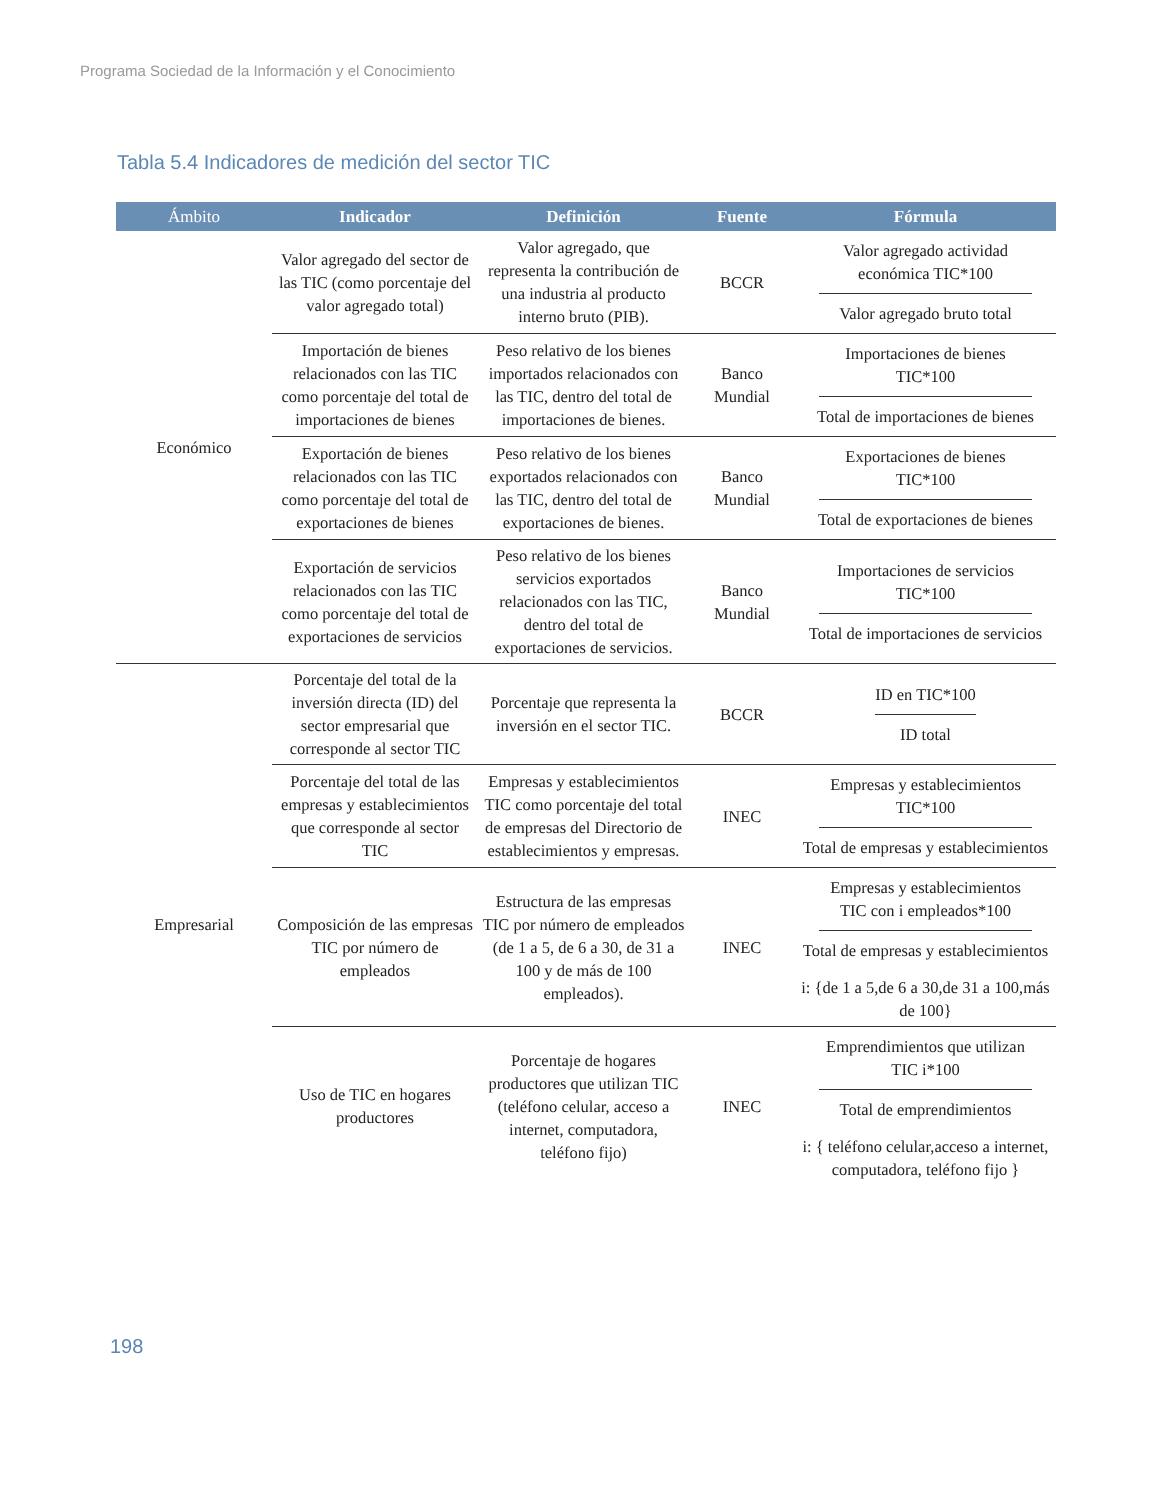Programa Sociedad de la Información y el Conocimiento
Tabla 5.4 Indicadores de medición del sector TIC
| Ámbito | Indicador | Definición | Fuente | Fórmula |
| --- | --- | --- | --- | --- |
| Económico | Valor agregado del sector de las TIC (como porcentaje del valor agregado total) | Valor agregado, que representa la contribución de una industria al producto interno bruto (PIB). | BCCR | Valor agregado actividad económica TIC*100 Valor agregado bruto total |
| | Importación de bienes relacionados con las TIC como porcentaje del total de importaciones de bienes | Peso relativo de los bienes importados relacionados con las TIC, dentro del total de importaciones de bienes. | Banco Mundial | Importaciones de bienes TIC*100 Total de importaciones de bienes |
| | Exportación de bienes relacionados con las TIC como porcentaje del total de exportaciones de bienes | Peso relativo de los bienes exportados relacionados con las TIC, dentro del total de exportaciones de bienes. | Banco Mundial | Exportaciones de bienes TIC*100 Total de exportaciones de bienes |
| | Exportación de servicios relacionados con las TIC como porcentaje del total de exportaciones de servicios | Peso relativo de los bienes servicios exportados relacionados con las TIC, dentro del total de exportaciones de servicios. | Banco Mundial | Importaciones de servicios TIC*100 Total de importaciones de servicios |
| Empresarial | Porcentaje del total de la inversión directa (ID) del sector empresarial que corresponde al sector TIC | Porcentaje que representa la inversión en el sector TIC. | BCCR | ID en TIC*100 ID total |
| | Porcentaje del total de las empresas y establecimientos que corresponde al sector TIC | Empresas y establecimientos TIC como porcentaje del total de empresas del Directorio de establecimientos y empresas. | INEC | Empresas y establecimientos TIC*100 Total de empresas y establecimientos |
| | Composición de las empresas TIC por número de empleados | Estructura de las empresas TIC por número de empleados (de 1 a 5, de 6 a 30, de 31 a 100 y de más de 100 empleados). | INEC | Empresas y establecimientos TIC con i empleados*100 Total de empresas y establecimientos i: {de 1 a 5,de 6 a 30,de 31 a 100,más de 100} |
| | Uso de TIC en hogares productores | Porcentaje de hogares productores que utilizan TIC (teléfono celular, acceso a internet, computadora, teléfono fijo) | INEC | Emprendimientos que utilizan TIC i*100 Total de emprendimientos i: { teléfono celular,acceso a internet, computadora, teléfono fijo } |
198